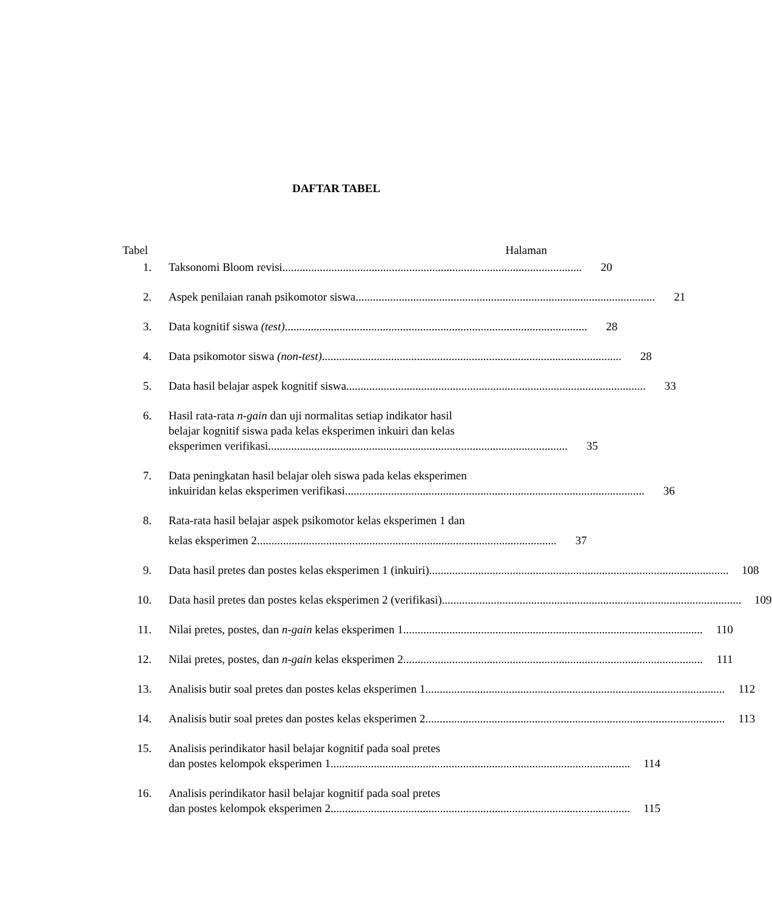DAFTAR TABEL
Tabel Halaman
1. Taksonomi Bloom revisi........................................................................................................ 20
2. Aspek penilaian ranah psikomotor siswa........................................................................................................ 21
3. Data kognitif siswa (test). ........................................................................................................ 28
4. Data psikomotor siswa (non-test) ........................................................................................................ 28
5. Data hasil belajar aspek kognitif siswa........................................................................................................ 33
6. Hasil rata-rata n-gain dan uji normalitas setiap indikator hasil
belajar kognitif siswa pada kelas eksperimen inkuiri dan kelas
eksperimen verifikasi........................................................................................................ 35
7. Data peningkatan hasil belajar oleh siswa pada kelas eksperimen
inkuiridan kelas eksperimen verifikasi ........................................................................................................ 36
8. Rata-rata hasil belajar aspek psikomotor kelas eksperimen 1 dan
kelas eksperimen 2........................................................................................................ 37
9. Data hasil pretes dan postes kelas eksperimen 1 (inkuiri)........................................................................................................ 108
10. Data hasil pretes dan postes kelas eksperimen 2 (verifikasi)........................................................................................................ 109
11. Nilai pretes, postes, dan n-gain kelas eksperimen 1 ........................................................................................................ 110
12. Nilai pretes, postes, dan n-gain kelas eksperimen 2........................................................................................................ 111
13. Analisis butir soal pretes dan postes kelas eksperimen 1 ........................................................................................................ 112
14. Analisis butir soal pretes dan postes kelas eksperimen 2 ........................................................................................................ 113
15. Analisis perindikator hasil belajar kognitif pada soal pretes
dan postes kelompok eksperimen 1 ........................................................................................................ 114
16. Analisis perindikator hasil belajar kognitif pada soal pretes
dan postes kelompok eksperimen 2 ........................................................................................................ 115